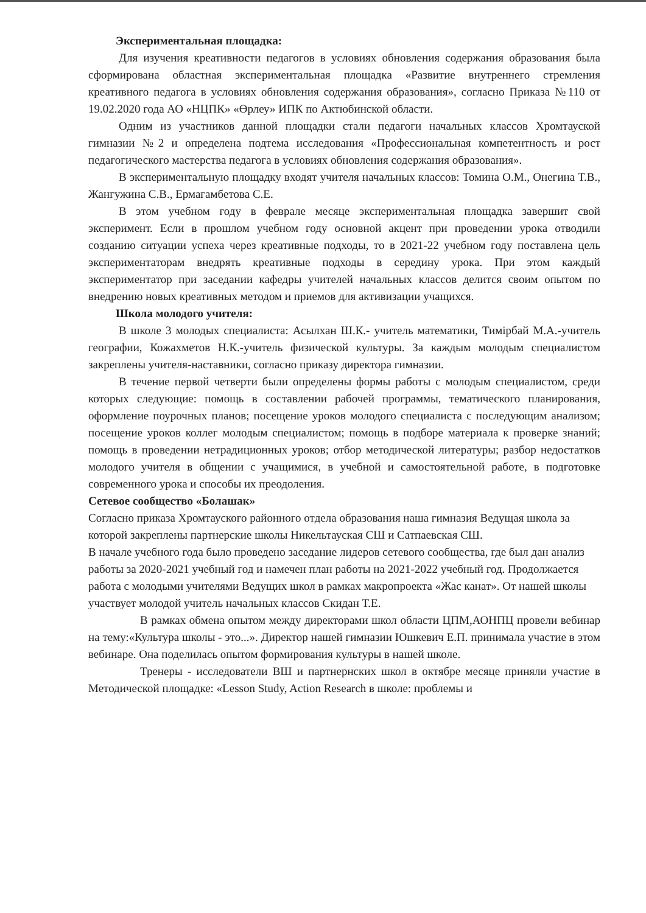Экспериментальная площадка:
Для изучения креативности педагогов в условиях обновления содержания образования была сформирована областная экспериментальная площадка «Развитие внутреннего стремления креативного педагога в условиях обновления содержания образования», согласно Приказа №110 от 19.02.2020 года АО «НЦПК» «Өрлеу» ИПК по Актюбинской области.
Одним из участников данной площадки стали педагоги начальных классов Хромтауской гимназии №2 и определена подтема исследования «Профессиональная компетентность и рост педагогического мастерства педагога в условиях обновления содержания образования».
В экспериментальную площадку входят учителя начальных классов: Томина О.М., Онегина Т.В., Жангужина С.В., Ермагамбетова С.Е.
В этом учебном году в феврале месяце экспериментальная площадка завершит свой эксперимент. Если в прошлом учебном году основной акцент при проведении урока отводили созданию ситуации успеха через креативные подходы, то в 2021-22 учебном году поставлена цель экспериментаторам внедрять креативные подходы в середину урока. При этом каждый экспериментатор при заседании кафедры учителей начальных классов делится своим опытом по внедрению новых креативных методом и приемов для активизации учащихся.
Школа молодого учителя:
В школе 3 молодых специалиста: Асылхан Ш.К.- учитель математики, Тимірбай М.А.-учитель географии, Кожахметов Н.К.-учитель физической культуры. За каждым молодым специалистом закреплены учителя-наставники, согласно приказу директора гимназии.
В течение первой четверти были определены формы работы с молодым специалистом, среди которых следующие: помощь в составлении рабочей программы, тематического планирования, оформление поурочных планов; посещение уроков молодого специалиста с последующим анализом; посещение уроков коллег молодым специалистом; помощь в подборе материала к проверке знаний; помощь в проведении нетрадиционных уроков; отбор методической литературы; разбор недостатков молодого учителя в общении с учащимися, в учебной и самостоятельной работе, в подготовке современного урока и способы их преодоления.
Сетевое сообщество «Болашак»
Согласно приказа Хромтауского районного отдела образования наша гимназия Ведущая школа за которой закреплены партнерские школы Никельтауская СШ и Сатпаевская СШ.
В начале учебного года было проведено заседание лидеров сетевого сообщества, где был дан анализ работы за 2020-2021 учебный год и намечен план работы на 2021-2022 учебный год. Продолжается работа с молодыми учителями Ведущих школ в рамках макропроекта «Жас канат». От нашей школы участвует молодой учитель начальных классов Скидан Т.Е.
В рамках обмена опытом между директорами школ области ЦПМ,АОНПЦ провели вебинар на тему:«Культура школы - это...». Директор нашей гимназии Юшкевич Е.П. принимала участие в этом вебинаре. Она поделилась опытом формирования культуры в нашей школе.
Тренеры - исследователи ВШ и партнернских школ в октябре месяце приняли участие в Методической площадке: «Lesson Study, Action Research в школе: проблемы и